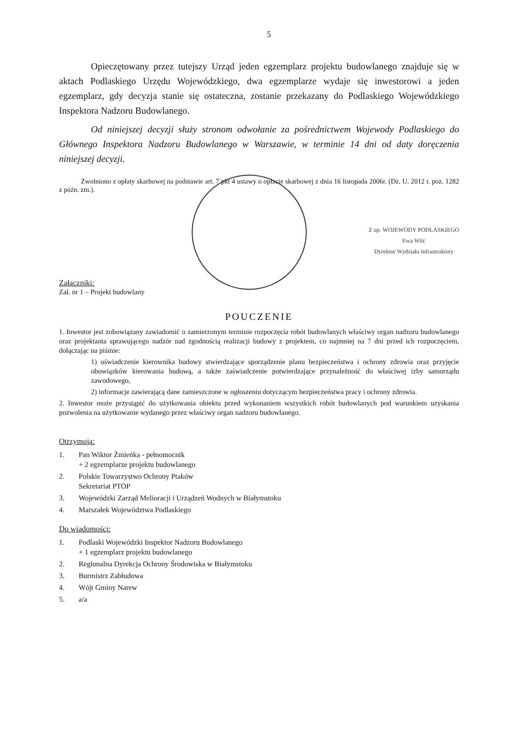5
Opieczętowany przez tutejszy Urząd jeden egzemplarz projektu budowlanego znajduje się w aktach Podlaskiego Urzędu Wojewódzkiego, dwa egzemplarze wydaje się inwestorowi a jeden egzemplarz, gdy decyzja stanie się ostateczna, zostanie przekazany do Podlaskiego Wojewódzkiego Inspektora Nadzoru Budowlanego.
Od niniejszej decyzji służy stronom odwołanie za pośrednictwem Wojewody Podlaskiego do Głównego Inspektora Nadzoru Budowlanego w Warszawie, w terminie 14 dni od daty doręczenia niniejszej decyzji.
Zwolniono z opłaty skarbowej na podstawie art. 7 pkt 4 ustawy o opłacie skarbowej z dnia 16 listopada 2006r. (Dz. U. 2012 r. poz. 1282 z późn. zm.).
Z up. WOJEWODY PODLASKIEGO
Ewa Wilc
Dyrektor Wydziału Infrastruktury
Załączniki:
Zał. nr 1 – Projekt budowlany
POUCZENIE
1. Inwestor jest zobowiązany zawiadomić o zamierzonym terminie rozpoczęcia robót budowlanych właściwy organ nadzoru budowlanego oraz projektanta sprawującego nadzór nad zgodnością realizacji budowy z projektem, co najmniej na 7 dni przed ich rozpoczęciem, dołączając na piśmie:
1) oświadczenie kierownika budowy stwierdzające sporządzenie planu bezpieczeństwa i ochrony zdrowia oraz przyjęcie obowiązków kierowania budową, a także zaświadczenie potwierdzające przynależność do właściwej izby samorządu zawodowego,
2) informacje zawierającą dane zamieszczone w ogłoszeniu dotyczącym bezpieczeństwa pracy i ochrony zdrowia.
2. Inwestor może przystąpić do użytkowania obiektu przed wykonaniem wszystkich robót budowlanych pod warunkiem uzyskania pozwolenia na użytkowanie wydanego przez właściwy organ nadzoru budowlanego.
Otrzymują:
1. Pan Wiktor Żmieńka - pełnomocnik
+ 2 egzemplarze projektu budowlanego
2. Polskie Towarzystwo Ochrony Ptaków
Sekretariat PTOP
3. Wojewódzki Zarząd Melioracji i Urządzeń Wodnych w Białymstoku
4. Marszałek Województwa Podlaskiego
Do wiadomości:
1. Podlaski Wojewódzki Inspektor Nadzoru Budowlanego
+ 1 egzemplarz projektu budowlanego
2. Regionalna Dyrekcja Ochrony Środowiska w Białymstoku
3. Burmistrz Zabłudowa
4. Wójt Gminy Narew
5. a/a